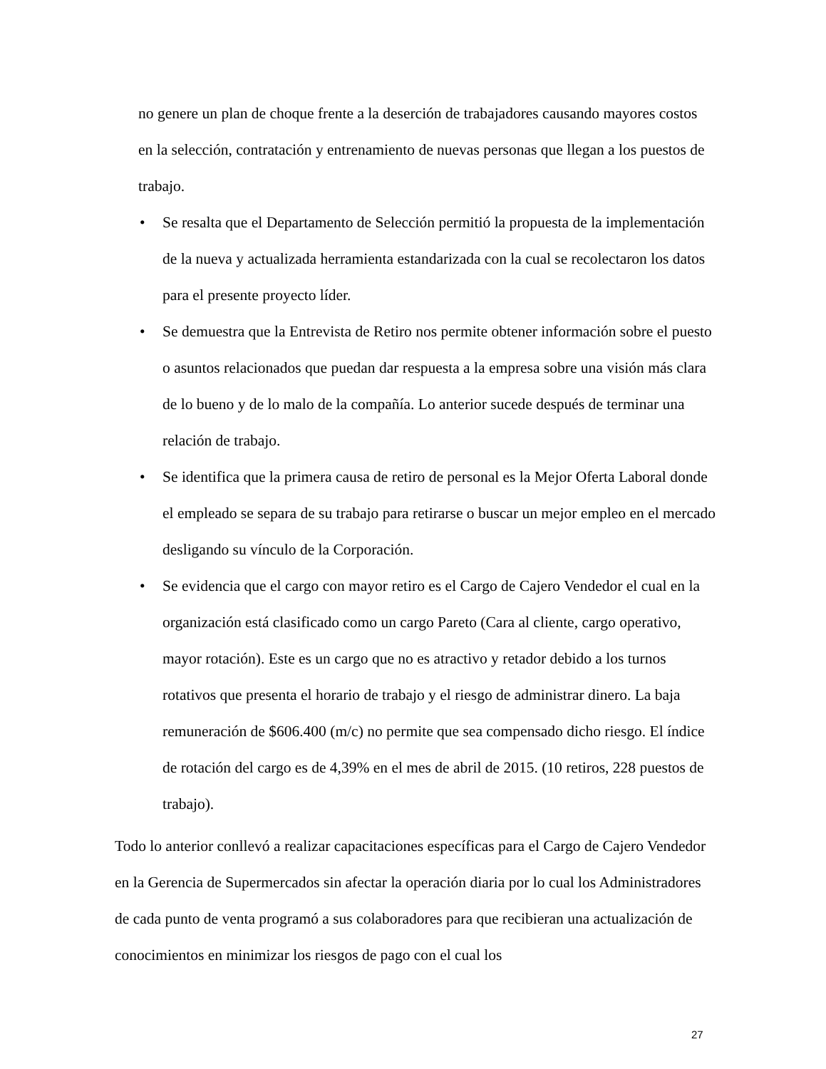no genere un plan de choque frente a la deserción de trabajadores causando mayores costos en la selección, contratación y entrenamiento de nuevas personas que llegan a los puestos de trabajo.
• Se resalta que el Departamento de Selección permitió la propuesta de la implementación de la nueva y actualizada herramienta estandarizada con la cual se recolectaron los datos para el presente proyecto líder.
• Se demuestra que la Entrevista de Retiro nos permite obtener información sobre el puesto o asuntos relacionados que puedan dar respuesta a la empresa sobre una visión más clara de lo bueno y de lo malo de la compañía. Lo anterior sucede después de terminar una relación de trabajo.
• Se identifica que la primera causa de retiro de personal es la Mejor Oferta Laboral donde el empleado se separa de su trabajo para retirarse o buscar un mejor empleo en el mercado desligando su vínculo de la Corporación.
• Se evidencia que el cargo con mayor retiro es el Cargo de Cajero Vendedor el cual en la organización está clasificado como un cargo Pareto (Cara al cliente, cargo operativo, mayor rotación). Este es un cargo que no es atractivo y retador debido a los turnos rotativos que presenta el horario de trabajo y el riesgo de administrar dinero. La baja remuneración de $606.400 (m/c) no permite que sea compensado dicho riesgo. El índice de rotación del cargo es de 4,39% en el mes de abril de 2015. (10 retiros, 228 puestos de trabajo).
Todo lo anterior conllevó a realizar capacitaciones específicas para el Cargo de Cajero Vendedor en la Gerencia de Supermercados sin afectar la operación diaria por lo cual los Administradores de cada punto de venta programó a sus colaboradores para que recibieran una actualización de conocimientos en minimizar los riesgos de pago con el cual los
27